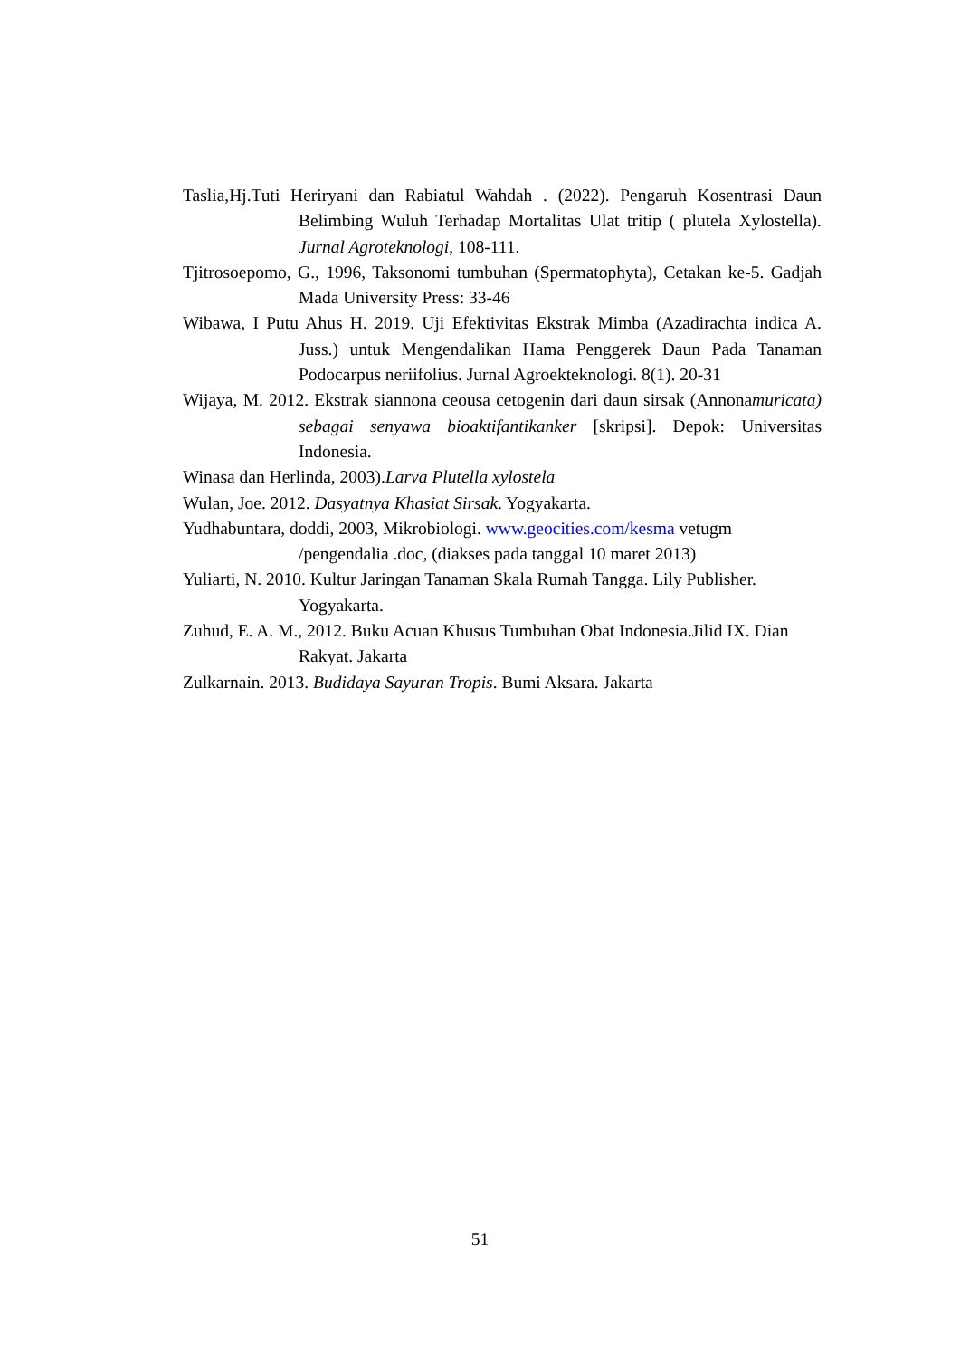Taslia,Hj.Tuti Heriryani dan Rabiatul Wahdah . (2022). Pengaruh Kosentrasi Daun Belimbing Wuluh Terhadap Mortalitas Ulat tritip ( plutela Xylostella). Jurnal Agroteknologi, 108-111.
Tjitrosoepomo, G., 1996, Taksonomi tumbuhan (Spermatophyta), Cetakan ke-5. Gadjah Mada University Press: 33-46
Wibawa, I Putu Ahus H. 2019. Uji Efektivitas Ekstrak Mimba (Azadirachta indica A. Juss.) untuk Mengendalikan Hama Penggerek Daun Pada Tanaman Podocarpus neriifolius. Jurnal Agroekteknologi. 8(1). 20-31
Wijaya, M. 2012. Ekstrak siannona ceousa cetogenin dari daun sirsak (Annonamuricata) sebagai senyawa bioaktifantikanker [skripsi]. Depok: Universitas Indonesia.
Winasa dan Herlinda, 2003).Larva Plutella xylostela
Wulan, Joe. 2012. Dasyatnya Khasiat Sirsak. Yogyakarta.
Yudhabuntara, doddi, 2003, Mikrobiologi. www.geocities.com/kesma vetugm /pengendalia .doc, (diakses pada tanggal 10 maret 2013)
Yuliarti, N. 2010. Kultur Jaringan Tanaman Skala Rumah Tangga. Lily Publisher. Yogyakarta.
Zuhud, E. A. M., 2012. Buku Acuan Khusus Tumbuhan Obat Indonesia.Jilid IX. Dian Rakyat. Jakarta
Zulkarnain. 2013. Budidaya Sayuran Tropis. Bumi Aksara. Jakarta
51